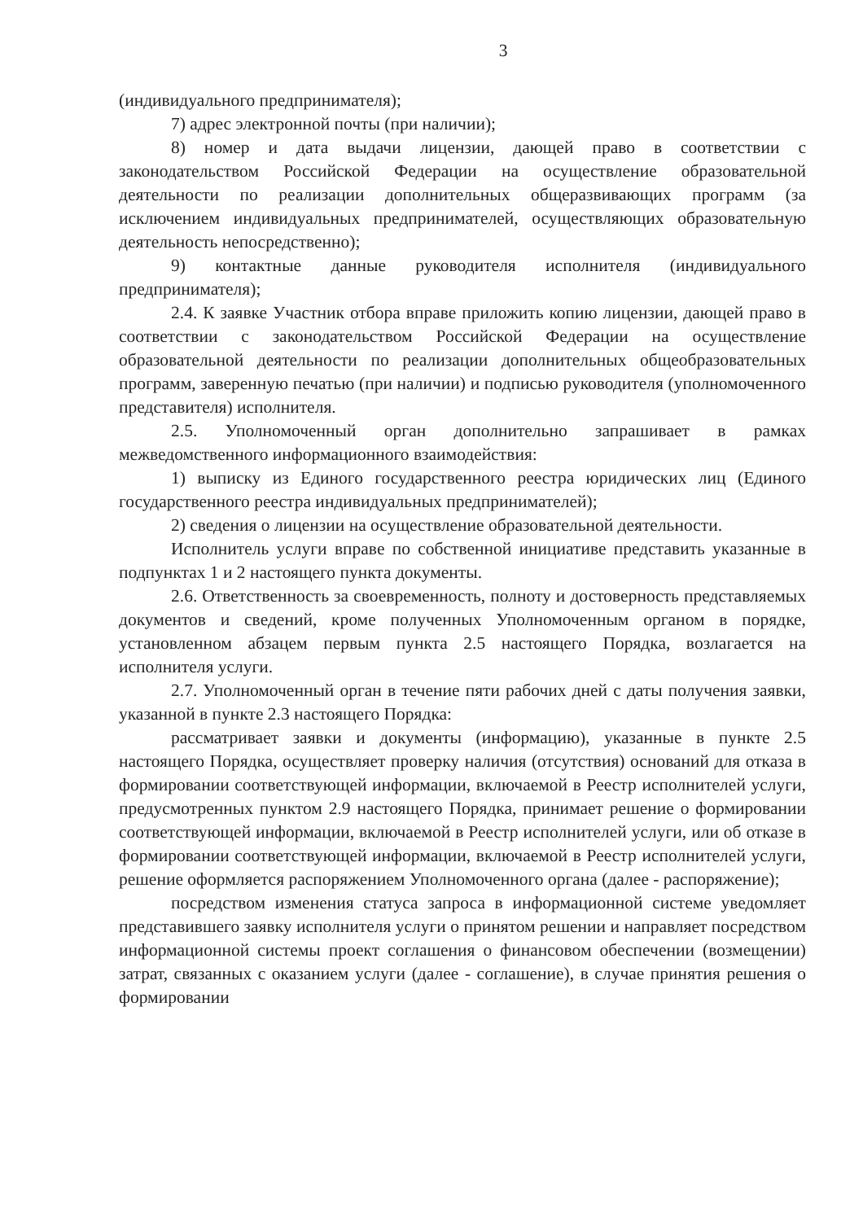3
(индивидуального предпринимателя);
7) адрес электронной почты (при наличии);
8) номер и дата выдачи лицензии, дающей право в соответствии с законодательством Российской Федерации на осуществление образовательной деятельности по реализации дополнительных общеразвивающих программ (за исключением индивидуальных предпринимателей, осуществляющих образовательную деятельность непосредственно);
9) контактные данные руководителя исполнителя (индивидуального предпринимателя);
2.4. К заявке Участник отбора вправе приложить копию лицензии, дающей право в соответствии с законодательством Российской Федерации на осуществление образовательной деятельности по реализации дополнительных общеобразовательных программ, заверенную печатью (при наличии) и подписью руководителя (уполномоченного представителя) исполнителя.
2.5. Уполномоченный орган дополнительно запрашивает в рамках межведомственного информационного взаимодействия:
1) выписку из Единого государственного реестра юридических лиц (Единого государственного реестра индивидуальных предпринимателей);
2) сведения о лицензии на осуществление образовательной деятельности.
Исполнитель услуги вправе по собственной инициативе представить указанные в подпунктах 1 и 2 настоящего пункта документы.
2.6. Ответственность за своевременность, полноту и достоверность представляемых документов и сведений, кроме полученных Уполномоченным органом в порядке, установленном абзацем первым пункта 2.5 настоящего Порядка, возлагается на исполнителя услуги.
2.7. Уполномоченный орган в течение пяти рабочих дней с даты получения заявки, указанной в пункте 2.3 настоящего Порядка:
рассматривает заявки и документы (информацию), указанные в пункте 2.5 настоящего Порядка, осуществляет проверку наличия (отсутствия) оснований для отказа в формировании соответствующей информации, включаемой в Реестр исполнителей услуги, предусмотренных пунктом 2.9 настоящего Порядка, принимает решение о формировании соответствующей информации, включаемой в Реестр исполнителей услуги, или об отказе в формировании соответствующей информации, включаемой в Реестр исполнителей услуги, решение оформляется распоряжением Уполномоченного органа (далее - распоряжение);
посредством изменения статуса запроса в информационной системе уведомляет представившего заявку исполнителя услуги о принятом решении и направляет посредством информационной системы проект соглашения о финансовом обеспечении (возмещении) затрат, связанных с оказанием услуги (далее - соглашение), в случае принятия решения о формировании